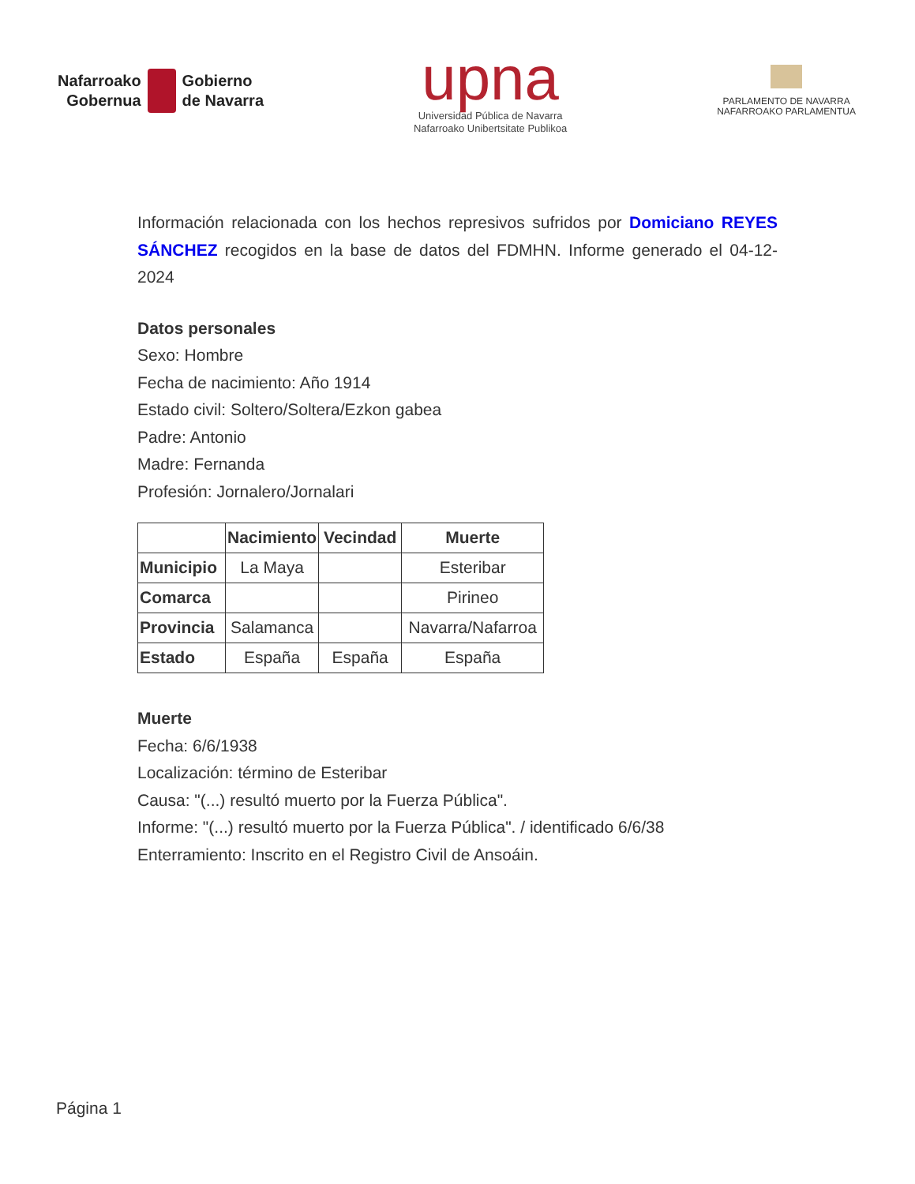Nafarroako
Gobernua
Gobierno
de Navarra
upna
Universidad Pública de Navarra
Nafarroako Unibertsitate Publikoa
PARLAMENTO DE NAVARRA
NAFARROAKO PARLAMENTUA
Información relacionada con los hechos represivos sufridos por Domiciano REYES SÁNCHEZ recogidos en la base de datos del FDMHN. Informe generado el 04-12-2024
Datos personales
Sexo: Hombre
Fecha de nacimiento: Año 1914
Estado civil: Soltero/Soltera/Ezkon gabea
Padre: Antonio
Madre: Fernanda
Profesión: Jornalero/Jornalari
| | Nacimiento | Vecindad | Muerte |
| --- | --- | --- | --- |
| Municipio | La Maya | | Esteribar |
| Comarca | | | Pirineo |
| Provincia | Salamanca | | Navarra/Nafarroa |
| Estado | España | España | España |
Muerte
Fecha: 6/6/1938
Localización: término de Esteribar
Causa: "(...) resultó muerto por la Fuerza Pública".
Informe: "(...) resultó muerto por la Fuerza Pública". / identificado 6/6/38
Enterramiento: Inscrito en el Registro Civil de Ansoáin.
Página 1